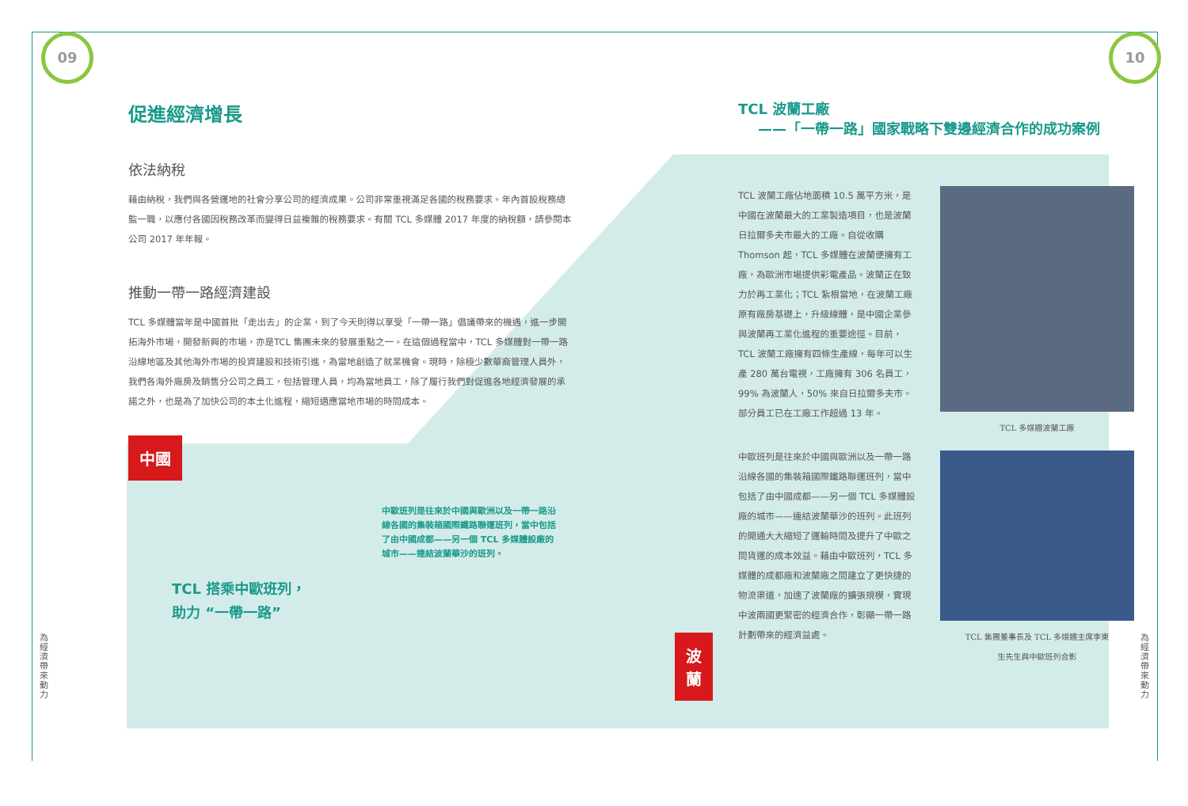09 10
促進經濟增長
依法納稅
藉由納稅，我們與各營運地的社會分享公司的經濟成果。公司非常重視滿足各國的稅務要求。年內首設稅務總監一職，以應付各國因稅務改革而變得日益複雜的稅務要求。有關 TCL 多媒體 2017 年度的納稅額，請參閱本公司 2017 年年報。
推動一帶一路經濟建設
TCL 多媒體當年是中國首批「走出去」的企業，到了今天則得以享受「一帶一路」倡議帶來的機遇，進一步開拓海外市場，開發新興的市場，亦是TCL 集團未來的發展重點之一。在這個過程當中，TCL 多媒體對一帶一路沿線地區及其他海外市場的投資建設和技術引進，為當地創造了就業機會。現時，除極少數華裔管理人員外，我們各海外廠房及銷售分公司之員工，包括管理人員，均為當地員工，除了履行我們對促進各地經濟發展的承諾之外，也是為了加快公司的本土化進程，縮短適應當地市場的時間成本。
中國
中歐班列是往來於中國與歐洲以及一帶一路沿線各國的集裝箱國際鐵路聯運班列，當中包括了由中國成都——另一個 TCL 多媒體設廠的城市——連結波蘭華沙的班列。
TCL 搭乘中歐班列，
助力 “一帶一路”
波蘭
TCL 波蘭工廠
——「一帶一路」國家戰略下雙邊經濟合作的成功案例
TCL 波蘭工廠佔地面積 10.5 萬平方米，是中國在波蘭最大的工業製造項目，也是波蘭日拉爾多夫市最大的工廠。自從收購 Thomson 起，TCL 多媒體在波蘭便擁有工廠，為歐洲市場提供彩電產品。波蘭正在致力於再工業化；TCL 紮根當地，在波蘭工廠原有廠房基礎上，升級線體，是中國企業參與波蘭再工業化進程的重要途徑。目前，TCL 波蘭工廠擁有四條生產線，每年可以生產 280 萬台電視，工廠擁有 306 名員工，99% 為波蘭人，50% 來自日拉爾多夫市。部分員工已在工廠工作超過 13 年。
中歐班列是往來於中國與歐洲以及一帶一路沿線各國的集裝箱國際鐵路聯運班列，當中包括了由中國成都——另一個 TCL 多媒體設廠的城市——連結波蘭華沙的班列。此班列的開通大大縮短了運輸時間及提升了中歐之間貨運的成本效益。藉由中歐班列，TCL 多媒體的成都廠和波蘭廠之間建立了更快捷的物流渠道，加速了波蘭廠的擴張規模，實現中波兩國更緊密的經濟合作，彰顯一帶一路計劃帶來的經濟益處。
TCL 多媒體波蘭工廠
TCL 集團董事長及 TCL 多媒體主席李東
生先生與中歐班列合影
為經濟帶來動力
為經濟帶來動力